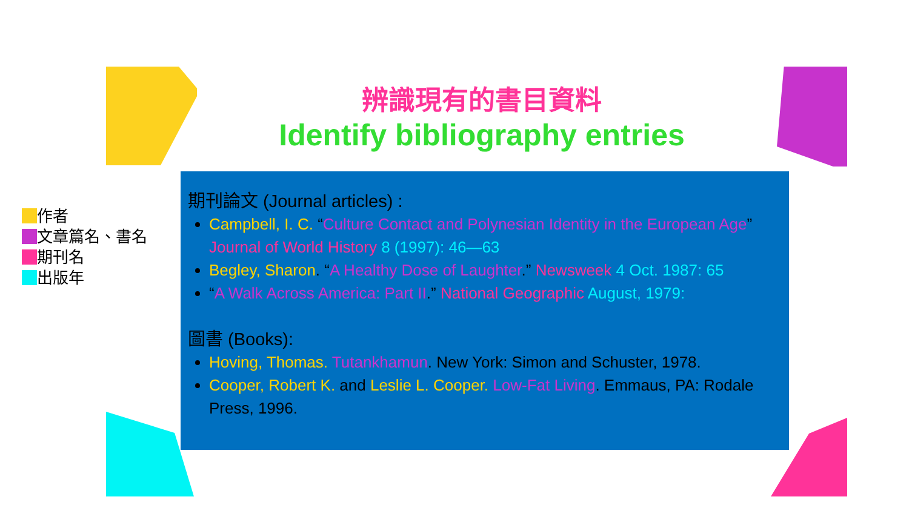辨識現有的書目資料
Identify bibliography entries
作者
文章篇名、書名
期刊名
出版年
期刊論文 (Journal articles) :
Campbell, I. C. “Culture Contact and Polynesian Identity in the European Age” Journal of World History 8 (1997): 46—63
Begley, Sharon. “A Healthy Dose of Laughter.” Newsweek 4 Oct. 1987: 65
“A Walk Across America: Part II.” National Geographic August, 1979:
圖書 (Books):
Hoving, Thomas. Tutankhamun. New York: Simon and Schuster, 1978.
Cooper, Robert K. and Leslie L. Cooper. Low-Fat Living. Emmaus, PA: Rodale Press, 1996.